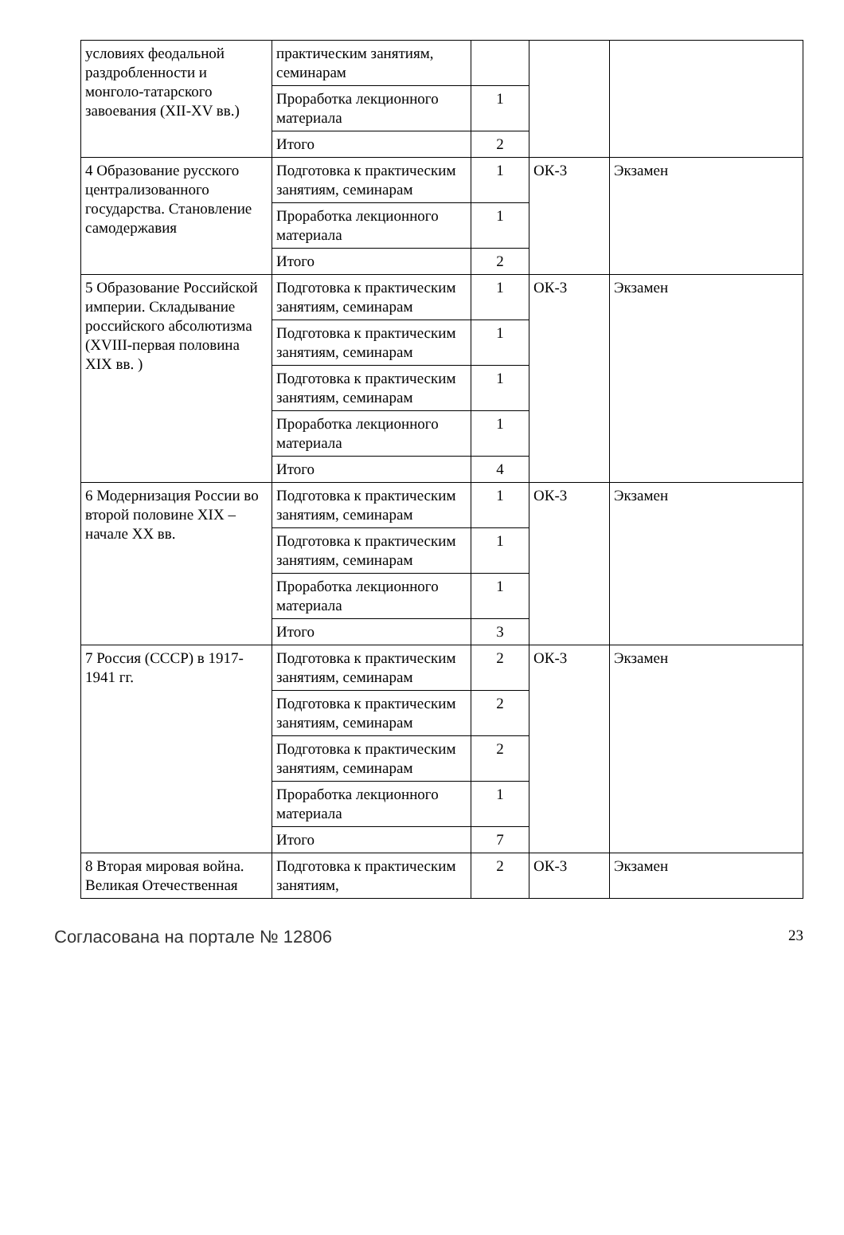| условиях феодальной раздробленности и монголо-татарского завоевания (XII-XV вв.) | практическим занятиям, семинарам | | | |
| | Проработка лекционного материала | 1 | | |
| | Итого | 2 | | |
| 4 Образование русского централизованного государства. Становление самодержавия | Подготовка к практическим занятиям, семинарам | 1 | ОК-3 | Экзамен |
| | Проработка лекционного материала | 1 | | |
| | Итого | 2 | | |
| 5 Образование Российской империи. Складывание российского абсолютизма (XVIII-первая половина XIX вв. ) | Подготовка к практическим занятиям, семинарам | 1 | ОК-3 | Экзамен |
| | Подготовка к практическим занятиям, семинарам | 1 | | |
| | Подготовка к практическим занятиям, семинарам | 1 | | |
| | Проработка лекционного материала | 1 | | |
| | Итого | 4 | | |
| 6 Модернизация России во второй половине XIX – начале XX вв. | Подготовка к практическим занятиям, семинарам | 1 | ОК-3 | Экзамен |
| | Подготовка к практическим занятиям, семинарам | 1 | | |
| | Проработка лекционного материала | 1 | | |
| | Итого | 3 | | |
| 7 Россия (СССР) в 1917-1941 гг. | Подготовка к практическим занятиям, семинарам | 2 | ОК-3 | Экзамен |
| | Подготовка к практическим занятиям, семинарам | 2 | | |
| | Подготовка к практическим занятиям, семинарам | 2 | | |
| | Проработка лекционного материала | 1 | | |
| | Итого | 7 | | |
| 8 Вторая мировая война. Великая Отечественная | Подготовка к практическим занятиям, | 2 | ОК-3 | Экзамен |
Согласована на портале № 12806 23